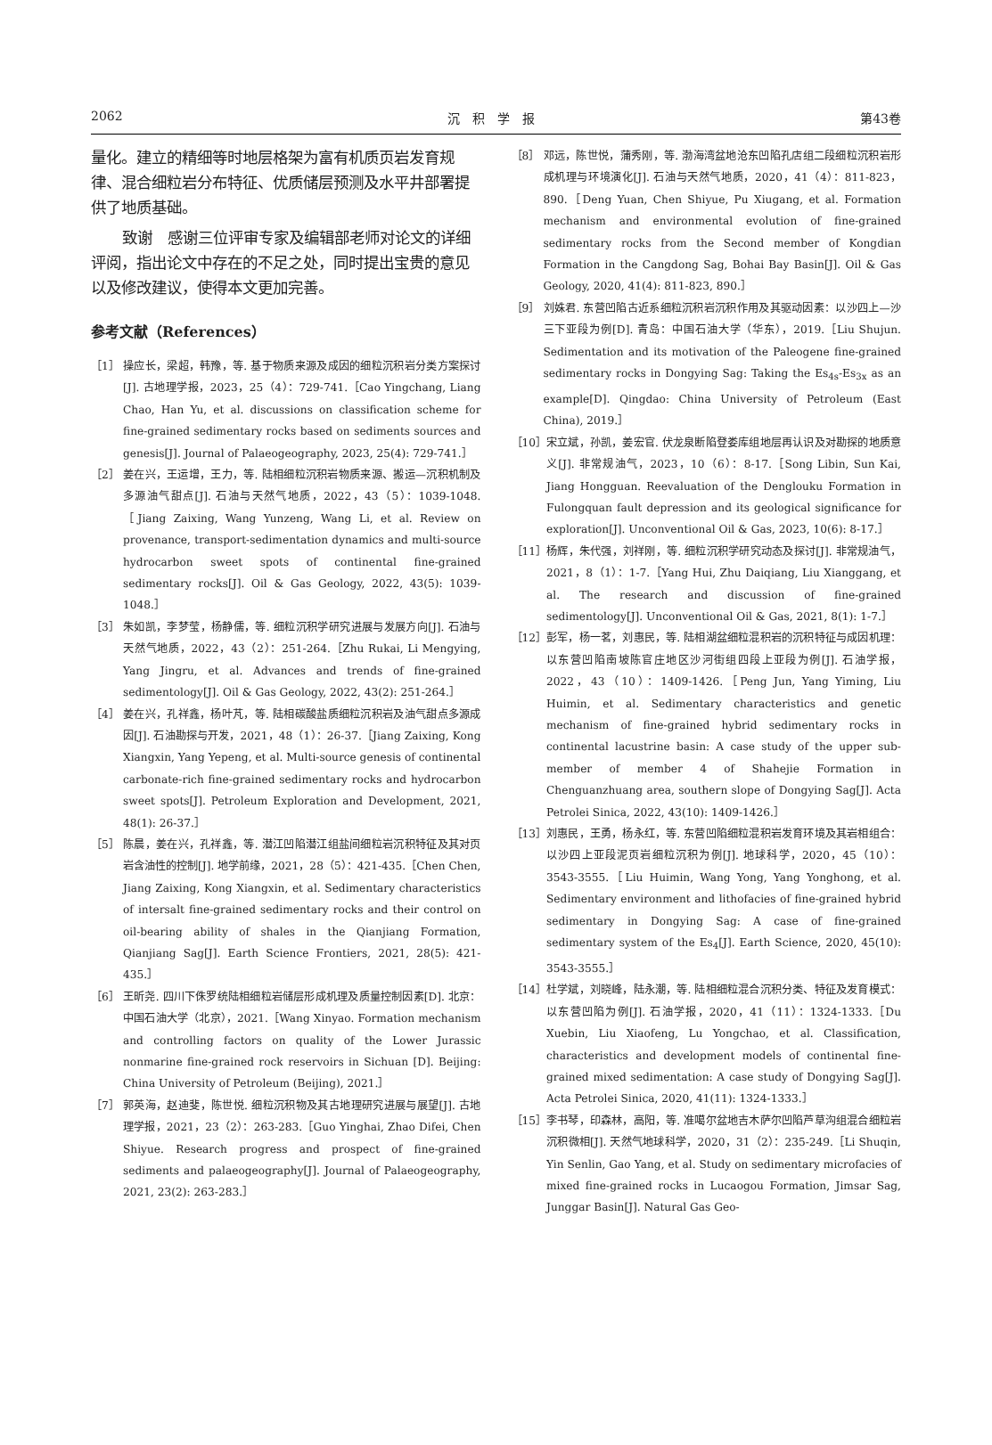2062 沉　积　学　报 第43卷
量化。建立的精细等时地层格架为富有机质页岩发育规律、混合细粒岩分布特征、优质储层预测及水平井部署提供了地质基础。
致谢　感谢三位评审专家及编辑部老师对论文的详细评阅，指出论文中存在的不足之处，同时提出宝贵的意见以及修改建议，使得本文更加完善。
参考文献（References）
［1］ 操应长，梁超，韩豫，等. 基于物质来源及成因的细粒沉积岩分类方案探讨[J]. 古地理学报，2023，25（4）：729-741.［Cao Yingchang, Liang Chao, Han Yu, et al. discussions on classification scheme for fine-grained sedimentary rocks based on sediments sources and genesis[J]. Journal of Palaeogeography, 2023, 25(4): 729-741.］
［2］ 姜在兴，王运增，王力，等. 陆相细粒沉积岩物质来源、搬运—沉积机制及多源油气甜点[J]. 石油与天然气地质，2022，43（5）：1039-1048.［Jiang Zaixing, Wang Yunzeng, Wang Li, et al. Review on provenance, transport-sedimentation dynamics and multi-source hydrocarbon sweet spots of continental fine-grained sedimentary rocks[J]. Oil & Gas Geology, 2022, 43(5): 1039-1048.］
［3］ 朱如凯，李梦莹，杨静儒，等. 细粒沉积学研究进展与发展方向[J]. 石油与天然气地质，2022，43（2）：251-264.［Zhu Rukai, Li Mengying, Yang Jingru, et al. Advances and trends of fine-grained sedimentology[J]. Oil & Gas Geology, 2022, 43(2): 251-264.］
［4］ 姜在兴，孔祥鑫，杨叶芃，等. 陆相碳酸盐质细粒沉积岩及油气甜点多源成因[J]. 石油勘探与开发，2021，48（1）：26-37.［Jiang Zaixing, Kong Xiangxin, Yang Yepeng, et al. Multi-source genesis of continental carbonate-rich fine-grained sedimentary rocks and hydrocarbon sweet spots[J]. Petroleum Exploration and Development, 2021, 48(1): 26-37.］
［5］ 陈晨，姜在兴，孔祥鑫，等. 潜江凹陷潜江组盐间细粒岩沉积特征及其对页岩含油性的控制[J]. 地学前缘，2021，28（5）：421-435.［Chen Chen, Jiang Zaixing, Kong Xiangxin, et al. Sedimentary characteristics of intersalt fine-grained sedimentary rocks and their control on oil-bearing ability of shales in the Qianjiang Formation, Qianjiang Sag[J]. Earth Science Frontiers, 2021, 28(5): 421-435.］
［6］ 王昕尧. 四川下侏罗统陆相细粒岩储层形成机理及质量控制因素[D]. 北京：中国石油大学（北京），2021.［Wang Xinyao. Formation mechanism and controlling factors on quality of the Lower Jurassic nonmarine fine-grained rock reservoirs in Sichuan [D]. Beijing: China University of Petroleum (Beijing), 2021.］
［7］ 郭英海，赵迪斐，陈世悦. 细粒沉积物及其古地理研究进展与展望[J]. 古地理学报，2021，23（2）：263-283.［Guo Yinghai, Zhao Difei, Chen Shiyue. Research progress and prospect of fine-grained sediments and palaeogeography[J]. Journal of Palaeogeography, 2021, 23(2): 263-283.］
［8］ 邓远，陈世悦，蒲秀刚，等. 渤海湾盆地沧东凹陷孔店组二段细粒沉积岩形成机理与环境演化[J]. 石油与天然气地质，2020，41（4）：811-823，890.［Deng Yuan, Chen Shiyue, Pu Xiugang, et al. Formation mechanism and environmental evolution of fine-grained sedimentary rocks from the Second member of Kongdian Formation in the Cangdong Sag, Bohai Bay Basin[J]. Oil & Gas Geology, 2020, 41(4): 811-823, 890.］
［9］ 刘姝君. 东营凹陷古近系细粒沉积岩沉积作用及其驱动因素：以沙四上—沙三下亚段为例[D]. 青岛：中国石油大学（华东），2019.［Liu Shujun. Sedimentation and its motivation of the Paleogene fine-grained sedimentary rocks in Dongying Sag: Taking the Es<sub>4s</sub>-Es<sub>3x</sub> as an example[D]. Qingdao: China University of Petroleum (East China), 2019.］
［10］ 宋立斌，孙凯，姜宏官. 伏龙泉断陷登娄库组地层再认识及对勘探的地质意义[J]. 非常规油气，2023，10（6）：8-17.［Song Libin, Sun Kai, Jiang Hongguan. Reevaluation of the Denglouku Formation in Fulongquan fault depression and its geological significance for exploration[J]. Unconventional Oil & Gas, 2023, 10(6): 8-17.］
［11］ 杨辉，朱代强，刘祥刚，等. 细粒沉积学研究动态及探讨[J]. 非常规油气，2021，8（1）：1-7.［Yang Hui, Zhu Daiqiang, Liu Xianggang, et al. The research and discussion of fine-grained sedimentology[J]. Unconventional Oil & Gas, 2021, 8(1): 1-7.］
［12］ 彭军，杨一茗，刘惠民，等. 陆相湖盆细粒混积岩的沉积特征与成因机理：以东营凹陷南坡陈官庄地区沙河街组四段上亚段为例[J]. 石油学报，2022，43（10）：1409-1426.［Peng Jun, Yang Yiming, Liu Huimin, et al. Sedimentary characteristics and genetic mechanism of fine-grained hybrid sedimentary rocks in continental lacustrine basin: A case study of the upper sub-member of member 4 of Shahejie Formation in Chenguanzhuang area, southern slope of Dongying Sag[J]. Acta Petrolei Sinica, 2022, 43(10): 1409-1426.］
［13］ 刘惠民，王勇，杨永红，等. 东营凹陷细粒混积岩发育环境及其岩相组合：以沙四上亚段泥页岩细粒沉积为例[J]. 地球科学，2020，45（10）：3543-3555.［Liu Huimin, Wang Yong, Yang Yonghong, et al. Sedimentary environment and lithofacies of fine-grained hybrid sedimentary in Dongying Sag: A case of fine-grained sedimentary system of the Es<sub>4</sub>[J]. Earth Science, 2020, 45(10): 3543-3555.］
［14］ 杜学斌，刘晓峰，陆永潮，等. 陆相细粒混合沉积分类、特征及发育模式：以东营凹陷为例[J]. 石油学报，2020，41（11）：1324-1333.［Du Xuebin, Liu Xiaofeng, Lu Yongchao, et al. Classification, characteristics and development models of continental fine-grained mixed sedimentation: A case study of Dongying Sag[J]. Acta Petrolei Sinica, 2020, 41(11): 1324-1333.］
［15］ 李书琴，印森林，高阳，等. 准噶尔盆地吉木萨尔凹陷芦草沟组混合细粒岩沉积微相[J]. 天然气地球科学，2020，31（2）：235-249.［Li Shuqin, Yin Senlin, Gao Yang, et al. Study on sedimentary microfacies of mixed fine-grained rocks in Lucaogou Formation, Jimsar Sag, Junggar Basin[J]. Natural Gas Geo-